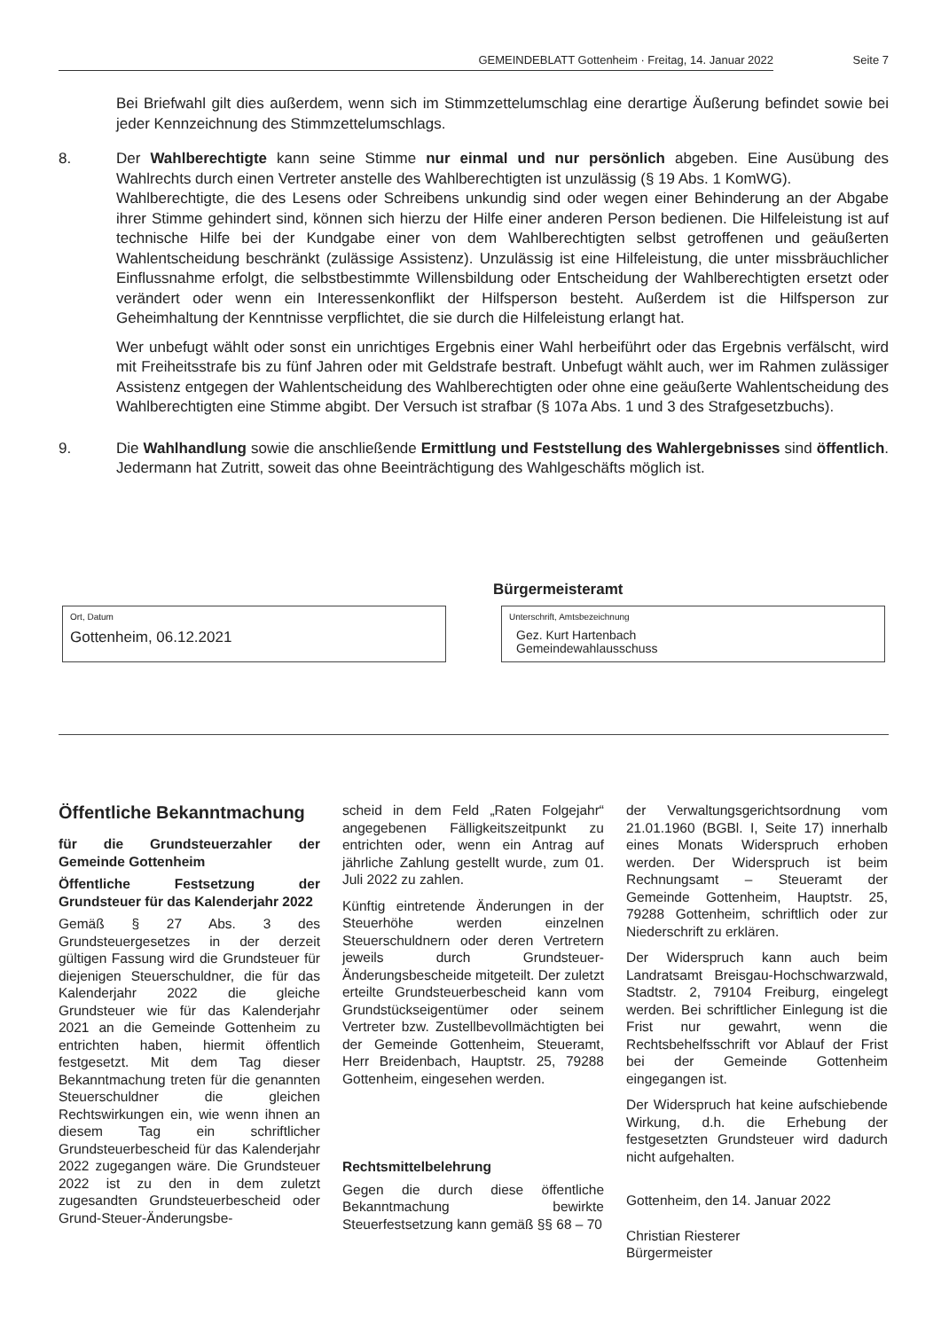GEMEINDEBLATT Gottenheim · Freitag, 14. Januar 2022 Seite 7
Bei Briefwahl gilt dies außerdem, wenn sich im Stimmzettelumschlag eine derartige Äußerung befindet sowie bei jeder Kennzeichnung des Stimmzettelumschlags.
8. Der Wahlberechtigte kann seine Stimme nur einmal und nur persönlich abgeben. Eine Ausübung des Wahlrechts durch einen Vertreter anstelle des Wahlberechtigten ist unzulässig (§ 19 Abs. 1 KomWG).
Wahlberechtigte, die des Lesens oder Schreibens unkundig sind oder wegen einer Behinderung an der Abgabe ihrer Stimme gehindert sind, können sich hierzu der Hilfe einer anderen Person bedienen. Die Hilfeleistung ist auf technische Hilfe bei der Kundgabe einer von dem Wahlberechtigten selbst getroffenen und geäußerten Wahlentscheidung beschränkt (zulässige Assistenz). Unzulässig ist eine Hilfeleistung, die unter missbräuchlicher Einflussnahme erfolgt, die selbstbestimmte Willensbildung oder Entscheidung der Wahlberechtigten ersetzt oder verändert oder wenn ein Interessenkonflikt der Hilfsperson besteht. Außerdem ist die Hilfsperson zur Geheimhaltung der Kenntnisse verpflichtet, die sie durch die Hilfeleistung erlangt hat.
Wer unbefugt wählt oder sonst ein unrichtiges Ergebnis einer Wahl herbeiführt oder das Ergebnis verfälscht, wird mit Freiheitsstrafe bis zu fünf Jahren oder mit Geldstrafe bestraft. Unbefugt wählt auch, wer im Rahmen zulässiger Assistenz entgegen der Wahlentscheidung des Wahlberechtigten oder ohne eine geäußerte Wahlentscheidung des Wahlberechtigten eine Stimme abgibt. Der Versuch ist strafbar (§ 107a Abs. 1 und 3 des Strafgesetzbuchs).
9. Die Wahlhandlung sowie die anschließende Ermittlung und Feststellung des Wahlergebnisses sind öffentlich. Jedermann hat Zutritt, soweit das ohne Beeinträchtigung des Wahlgeschäfts möglich ist.
Bürgermeisteramt
Ort, Datum
Gottenheim, 06.12.2021
Unterschrift, Amtsbezeichnung
Gez. Kurt Hartenbach
Gemeindewahlausschuss
Öffentliche Bekanntmachung
für die Grundsteuerzahler der Gemeinde Gottenheim
Öffentliche Festsetzung der Grundsteuer für das Kalenderjahr 2022
Gemäß § 27 Abs. 3 des Grundsteuergesetzes in der derzeit gültigen Fassung wird die Grundsteuer für diejenigen Steuerschuldner, die für das Kalenderjahr 2022 die gleiche Grundsteuer wie für das Kalenderjahr 2021 an die Gemeinde Gottenheim zu entrichten haben, hiermit öffentlich festgesetzt. Mit dem Tag dieser Bekanntmachung treten für die genannten Steuerschuldner die gleichen Rechtswirkungen ein, wie wenn ihnen an diesem Tag ein schriftlicher Grundsteuerbescheid für das Kalenderjahr 2022 zugegangen wäre. Die Grundsteuer 2022 ist zu den in dem zuletzt zugesandten Grundsteuerbescheid oder Grund-Steuer-Änderungsbe-
scheid in dem Feld „Raten Folgejahr“ angegebenen Fälligkeitszeitpunkt zu entrichten oder, wenn ein Antrag auf jährliche Zahlung gestellt wurde, zum 01. Juli 2022 zu zahlen.
Künftig eintretende Änderungen in der Steuerhöhe werden einzelnen Steuerschuldnern oder deren Vertretern jeweils durch Grundsteuer-Änderungsbescheide mitgeteilt. Der zuletzt erteilte Grundsteuerbescheid kann vom Grundstückseigentümer oder seinem Vertreter bzw. Zustellbevollmächtigten bei der Gemeinde Gottenheim, Steueramt, Herr Breidenbach, Hauptstr. 25, 79288 Gottenheim, eingesehen werden.
Rechtsmittelbelehrung
Gegen die durch diese öffentliche Bekanntmachung bewirkte Steuerfestsetzung kann gemäß §§ 68 – 70
der Verwaltungsgerichtsordnung vom 21.01.1960 (BGBl. I, Seite 17) innerhalb eines Monats Widerspruch erhoben werden. Der Widerspruch ist beim Rechnungsamt – Steueramt der Gemeinde Gottenheim, Hauptstr. 25, 79288 Gottenheim, schriftlich oder zur Niederschrift zu erklären.
Der Widerspruch kann auch beim Landratsamt Breisgau-Hochschwarzwald, Stadtstr. 2, 79104 Freiburg, eingelegt werden. Bei schriftlicher Einlegung ist die Frist nur gewahrt, wenn die Rechtsbehelfsschrift vor Ablauf der Frist bei der Gemeinde Gottenheim eingegangen ist.
Der Widerspruch hat keine aufschiebende Wirkung, d.h. die Erhebung der festgesetzten Grundsteuer wird dadurch nicht aufgehalten.
Gottenheim, den 14. Januar 2022
Christian Riesterer
Bürgermeister